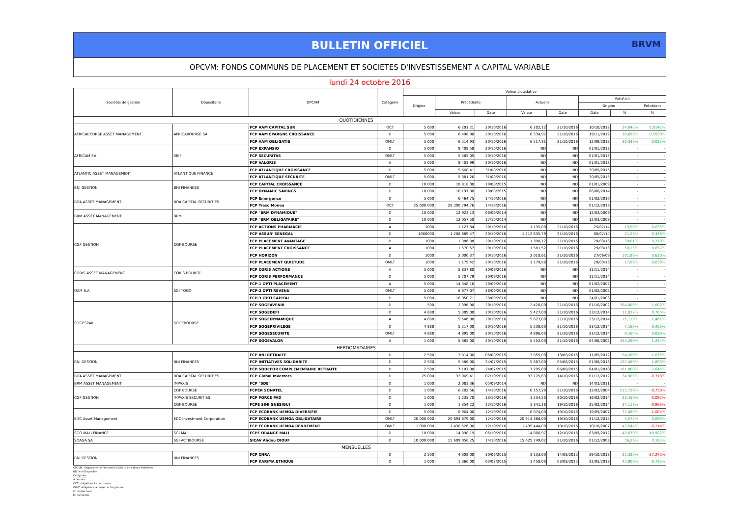BULLETIN OFFICIEL
BRVM
OPCVM: FONDS COMMUNS DE PLACEMENT ET SOCIETES D'INVESTISSEMENT A CAPITAL VARIABLE
lundi 24 octobre 2016
| Sociétés de gestion | Dépositaire | OPCVM | Catégorie | Valeur Liquidative | | | | | | | |
| --- | --- | --- | --- | --- | --- | --- | --- | --- | --- | --- | --- |
| | | | | Origine | Précédente | | Actuelle | | Variation | | |
| | | | | | | | | | Origine | | Précédent |
| | | | | | Valeur | Date | Valeur | Date | Date | % | % |
| QUOTIDIENNES | | | | | | | | | | | |
| AFRICABOURSE ASSET MANAGEMENT | AFRICABOURSE SA | FCP AAM CAPITAL SUR | OCT | 5 000 | 6 201,21 | 20/10/2016 | 6 202,12 | 21/10/2016 | 10/10/2012 | 24,042% | 0,0147% |
| | | FCP AAM EPARGNE CROISSANCE | D | 5 000 | 6 498,90 | 20/10/2016 | 6 534,97 | 21/10/2016 | 19/11/2012 | 30,699% | 0,5550% |
| | | FCP AAM OBLIGATIS | OMLT | 5 000 | 6 514,93 | 20/10/2016 | 6 517,31 | 21/10/2016 | 12/09/2012 | 30,346% | 0,037% |
| AFRICAM SA | SBIF | FCP EXPANSIO | D | 5 000 | 8 408,58 | 20/10/2016 | ND | ND | 01/01/2013 | - | - |
| | | FCP SECURITAS | OMLT | 5 000 | 5 585,05 | 20/10/2016 | ND | ND | 01/01/2013 | - | - |
| | | FCP VALORIS | A | 5 000 | 8 403,99 | 20/10/2016 | ND | ND | 01/01/2013 | - | - |
| ATLANTIC ASSET MANAGEMENT | ATLANTIQUE FINANCE | FCP ATLANTIQUE CROISSANCE | D | 5 000 | 5 668,41 | 31/08/2016 | ND | ND | 30/05/2015 | - | - |
| | | FCP ATLANTIQUE SECURITE | OMLT | 5 000 | 5 381,26 | 31/08/2016 | ND | ND | 30/05/2015 | - | - |
| BNI GESTION | BNI FINANCES | FCP CAPITAL CROISSANCE | D | 10 000 | 18 818,00 | 19/08/2015 | ND | ND | 01/01/2009 | - | - |
| | | FCP DYNAMIC SAVINGS | D | 10 000 | 10 197,00 | 19/08/2015 | ND | ND | 06/06/2014 | - | - |
| BOA ASSET MANAGEMENT | BOA CAPITAL SECURITIES | FCP Emergence | D | 5 000 | 6 464,75 | 14/10/2016 | ND | ND | 01/02/2010 | - | - |
| | | FCP Treso Monea | OCT | 25 000 000 | 28 300 794,76 | 14/10/2016 | ND | ND | 01/12/2013 | - | - |
| BRM ASSET MANAGEMENT | BRM | FCP "BRM DYNAMIQUE" | D | 10 000 | 12 923,13 | 08/09/2014 | ND | ND | 12/03/2009 | - | - |
| | | FCP "BRM OBLIGATAIRE" | D | 10 000 | 12 057,50 | 17/10/2014 | ND | ND | 12/03/2009 | - | - |
| CGF GESTION | CGF BOURSE | FCP ACTIONS PHARMACIE | A | 1000 | 1 127,84 | 20/10/2016 | 1 135,00 | 21/10/2016 | 25/07/14 | 13,50% | 0,635% |
| | | FCP ASSUR' SENEGAL | D | 1000000 | 1 208 689,47 | 20/10/2016 | 1 212 635,79 | 21/10/2016 | 06/07/14 | 21,26% | 0,326% |
| | | FCP PLACEMENT AVANTAGE | D | 1000 | 1 386,38 | 20/10/2016 | 1 390,12 | 21/10/2016 | 29/03/13 | 39,01% | 0,270% |
| | | FCP PLACEMENT CROISSANCE | A | 1000 | 1 570,57 | 20/10/2016 | 1 581,52 | 21/10/2016 | 29/03/13 | 58,15% | 0,697% |
| | | FCP HORIZON | D | 1000 | 2 006,37 | 20/10/2016 | 2 018,61 | 21/10/2016 | 27/06/09 | 101,86% | 0,610% |
| | | FCP PLACEMENT QUIETUDE | OMLT | 1000 | 1 179,42 | 20/10/2016 | 1 179,88 | 21/10/2016 | 29/03/13 | 17,99% | 0,039% |
| CORIS ASSET MANAGEMENT | CORIS BOURSE | FCP CORIS ACTIONS | A | 5 000 | 5 837,80 | 30/09/2016 | ND | ND | 11/11/2014 | - | - |
| | | FCP CORIS PERFORMANCE | D | 5 000 | 5 707,79 | 30/09/2016 | ND | ND | 11/11/2014 | - | - |
| OAM S.A | SGI TOGO | FCP-1 OPTI PLACEMENT | A | 5 000 | 14 348,16 | 28/09/2016 | ND | ND | 01/02/2002 | - | - |
| | | FCP-2 OPTI REVENU | OMLT | 5 000 | 6 677,07 | 28/09/2016 | ND | ND | 01/02/2002 | - | - |
| | | FCP-3 OPTI CAPITAL | D | 5 000 | 16 050,71 | 28/09/2016 | ND | ND | 24/01/2003 | - | - |
| SOGESPAR | SOGEBOURSE | FCP SOGEAVENIR | D | 500 | 2 396,00 | 20/10/2016 | 2 420,00 | 21/10/2016 | 01/10/2002 | 384,000% | 1,002% |
| | | FCP SOGEDEFI | D | 4 888 | 5 389,00 | 20/10/2016 | 5 427,00 | 21/10/2016 | 23/12/2014 | 11,027% | 0,705% |
| | | FCP SOGEDYNAMIQUE | A | 4 888 | 5 546,00 | 20/10/2016 | 5 627,00 | 21/10/2016 | 23/12/2014 | 15,119% | 1,461% |
| | | FCP SOGEPRIVILEGE | D | 4 888 | 5 217,00 | 20/10/2016 | 5 238,00 | 21/10/2016 | 23/12/2014 | 7,160% | 0,403% |
| | | FCP SOGESECURITE | OMLT | 4 888 | 4 895,00 | 20/10/2016 | 4 896,00 | 21/10/2016 | 23/12/2014 | 0,164% | 0,020% |
| | | FCP SOGEVALOR | A | 1 000 | 5 385,00 | 20/10/2016 | 5 452,00 | 21/10/2016 | 04/06/2002 | 445,200% | 1,244% |
| HEBDOMADAIRES | | | | | | | | | | | |
| BNI GESTION | BNI FINANCES | FCP BNI RETRAITE | D | 2 500 | 3 814,00 | 06/08/2015 | 3 855,00 | 13/08/2015 | 11/05/2012 | 54,200% | 1,075% |
| | | FCP INITIATIVES SOLIDARITE | D | 2 500 | 5 586,00 | 24/07/2015 | 5 687,00 | 05/08/2015 | 01/08/2013 | 127,480% | 1,808% |
| | | FCP SODEFOR COMPLEMENTAIRE RETRAITE | D | 2 500 | 7 107,00 | 24/07/2015 | 7 295,00 | 06/08/2015 | 04/01/2010 | 191,800% | 2,645% |
| BOA ASSET MANAGEMENT | BOA CAPITAL SECURITIES | FCP Global Investors | D | 25 000 | 33 969,41 | 07/10/2016 | 33 725,63 | 14/10/2016 | 01/12/2012 | 34,903% | -0,718% |
| BRM ASSET MANAGEMENT | IMPAXIS | FCP "SDE" | D | 1 000 | 2 083,36 | 05/09/2014 | ND | ND | 14/03/2011 | - | - |
| CGF GESTION | CGF BOURSE | FCPCR SONATEL | D | 1 000 | 6 202,56 | 14/10/2016 | 6 157,29 | 21/10/2016 | 12/02/2004 | 515,729% | -0,730% |
| | IMPAXIS SECURITIES | FCP FORCE PAD | D | 1 000 | 1 235,70 | 13/10/2016 | 1 234,50 | 20/10/2016 | 16/02/2014 | 23,450% | -0,097% |
| | CGF BOURSE | FCPE SINI GNESIGUI | D | 1 000 | 1 354,22 | 12/10/2016 | 1 341,18 | 19/10/2016 | 25/02/2014 | 34,118% | -0,963% |
| EDC Asset Management | EDC Investment Corporation | FCP ECOBANK UEMOA DIVERSIFIE | D | 5 000 | 8 964,00 | 12/10/2016 | 8 874,00 | 19/10/2016 | 19/09/2007 | 77,480% | -1,004% |
| | | FCP ECOBANK UEMOA OBLIGATAIRE | OMLT | 20 000 000 | 20 894 879,00 | 12/10/2016 | 20 914 368,00 | 19/10/2016 | 31/12/2015 | 4,572% | 0,093% |
| | | FCP ECOBANK UEMOA RENDEMENT | OMLT | 1 000 000 | 1 438 526,00 | 12/10/2016 | 1 435 444,00 | 19/10/2016 | 10/10/2007 | 43,544% | -0,214% |
| SGO MALI FINANCE | SGI MALI | FCPE ORANGE MALI | D | 10 000 | 14 898,19 | 05/10/2016 | 14 806,97 | 12/10/2016 | 03/09/2012 | 48,070% | 48,982% |
| SOAGA SA | SGI ACTIBOURSE | SICAV Abdou DIOUF | D | 10 000 000 | 15 609 056,25 | 14/10/2016 | 15 625 749,02 | 21/10/2016 | 01/12/2003 | 56,26% | 0,107% |
| MENSUELLES | | | | | | | | | | | |
| BNI GESTION | BNI FINANCES | FCP CNRA | D | 2 500 | 4 308,00 | 30/06/2015 | 3 133,00 | 14/08/2015 | 29/10/2013 | 25,320% | -27,275% |
| | | FCP KARIMA ETHIQUE | D | 1 000 | 1 366,00 | 03/07/2015 | 1 458,00 | 03/08/2015 | 22/05/2013 | 45,800% | 6,735% |
OPCVM : Organisme de Placement Collectif en Valeurs Mobilières
ND: Non Disponible
Catégories:
A: actions
OCT: obligations à court terme
OMLT: obligations à moyen et long terme
C: contractuels
D: diversifiés